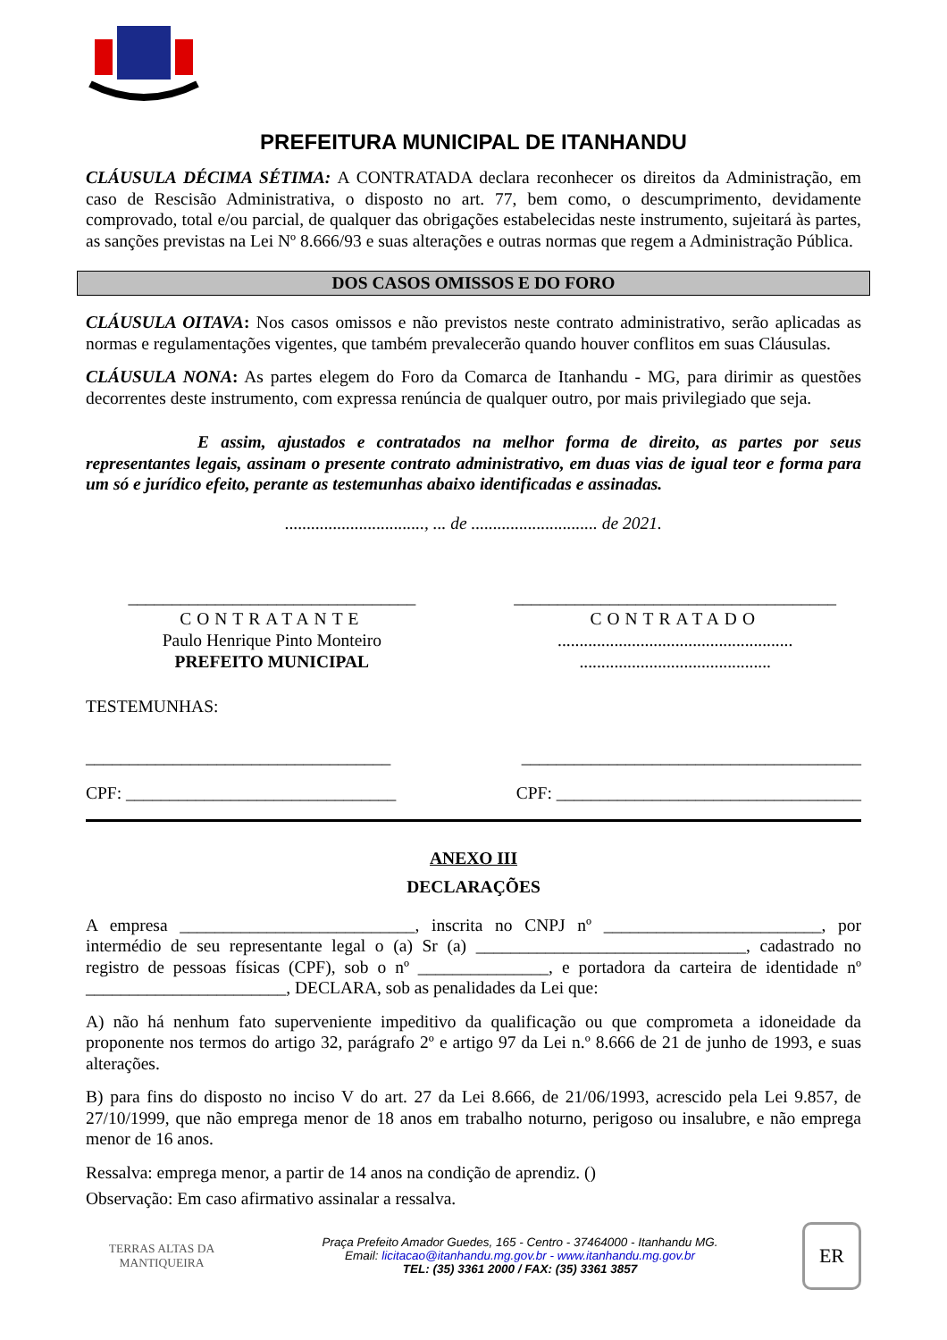PREFEITURA MUNICIPAL DE ITANHANDU
CLÁUSULA DÉCIMA SÉTIMA: A CONTRATADA declara reconhecer os direitos da Administração, em caso de Rescisão Administrativa, o disposto no art. 77, bem como, o descumprimento, devidamente comprovado, total e/ou parcial, de qualquer das obrigações estabelecidas neste instrumento, sujeitará às partes, as sanções previstas na Lei Nº 8.666/93 e suas alterações e outras normas que regem a Administração Pública.
DOS CASOS OMISSOS E DO FORO
CLÁUSULA OITAVA: Nos casos omissos e não previstos neste contrato administrativo, serão aplicadas as normas e regulamentações vigentes, que também prevalecerão quando houver conflitos em suas Cláusulas.
CLÁUSULA NONA: As partes elegem do Foro da Comarca de Itanhandu - MG, para dirimir as questões decorrentes deste instrumento, com expressa renúncia de qualquer outro, por mais privilegiado que seja.
E assim, ajustados e contratados na melhor forma de direito, as partes por seus representantes legais, assinam o presente contrato administrativo, em duas vias de igual teor e forma para um só e jurídico efeito, perante as testemunhas abaixo identificadas e assinadas.
................................, ... de ............................. de 2021.
_________________________________
CONTRATANTE
Paulo Henrique Pinto Monteiro
PREFEITO MUNICIPAL
_____________________________________
CONTRATADO
......................................................
............................................
TESTEMUNHAS:
___________________________________ _______________________________________
CPF: _______________________________ CPF: ___________________________________
ANEXO III
DECLARAÇÕES
A empresa ___________________________, inscrita no CNPJ nº _________________________, por intermédio de seu representante legal o (a) Sr (a) _______________________________, cadastrado no registro de pessoas físicas (CPF), sob o nº _______________, e portadora da carteira de identidade nº _______________________, DECLARA, sob as penalidades da Lei que:
A) não há nenhum fato superveniente impeditivo da qualificação ou que comprometa a idoneidade da proponente nos termos do artigo 32, parágrafo 2º e artigo 97 da Lei n.º 8.666 de 21 de junho de 1993, e suas alterações.
B) para fins do disposto no inciso V do art. 27 da Lei 8.666, de 21/06/1993, acrescido pela Lei 9.857, de 27/10/1999, que não emprega menor de 18 anos em trabalho noturno, perigoso ou insalubre, e não emprega menor de 16 anos.
Ressalva: emprega menor, a partir de 14 anos na condição de aprendiz. ()
Observação: Em caso afirmativo assinalar a ressalva.
TERRAS ALTAS DA MANTIQUEIRA
Praça Prefeito Amador Guedes, 165 - Centro - 37464000 - Itanhandu MG.
Email: licitacao@itanhandu.mg.gov.br - www.itanhandu.mg.gov.br
TEL: (35) 3361 2000 / FAX: (35) 3361 3857
ER